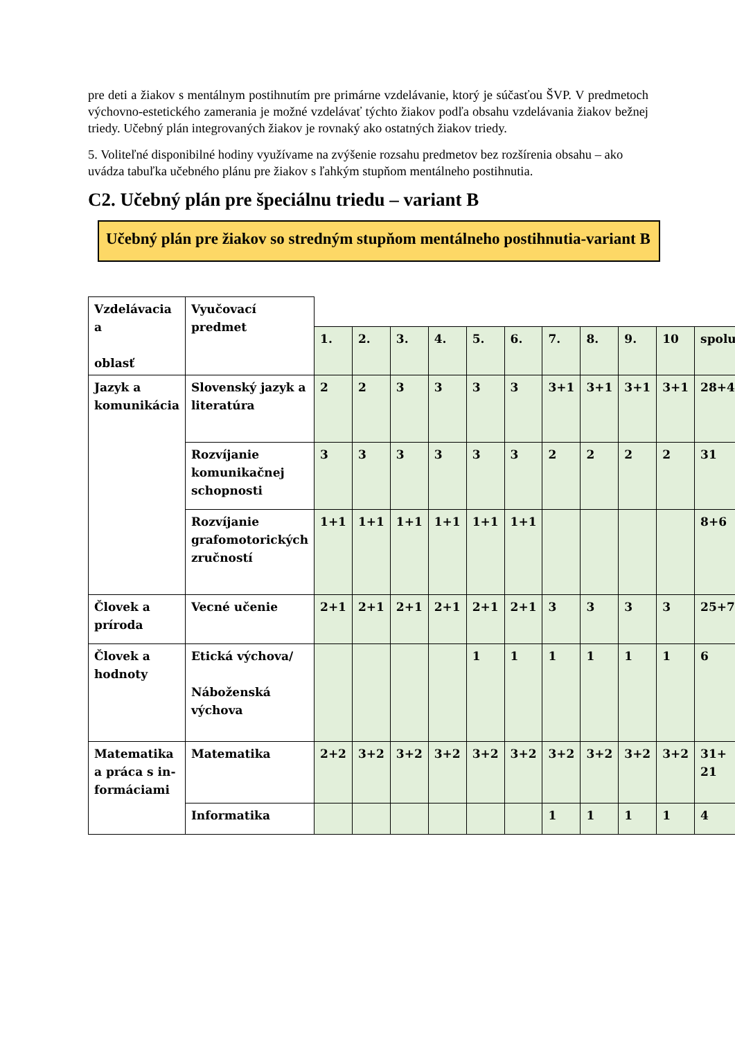pre deti a žiakov s mentálnym postihnutím pre primárne vzdelávanie, ktorý je súčasťou ŠVP. V predmetoch výchovno-estetického zamerania je možné vzdelávať týchto žiakov podľa obsahu vzdelávania žiakov bežnej triedy. Učebný plán integrovaných žiakov je rovnaký ako ostatných žiakov triedy.
5. Voliteľné disponibilné hodiny využívame na zvýšenie rozsahu predmetov bez rozšírenia obsahu – ako uvádza tabuľka učebného plánu pre žiakov s ľahkým stupňom mentálneho postihnutia.
C2. Učebný plán pre špeciálnu triedu – variant B
Učebný plán pre žiakov so stredným stupňom mentálneho postihnutia-variant B
| Vzdelávacia a oblasť | Vyučovací predmet | | | | | | | | | | | |
| | | 1. | 2. | 3. | 4. | 5. | 6. | 7. | 8. | 9. | 10 | spolu |
| Jazyk a komunikácia | Slovenský jazyk a literatúra | 2 | 2 | 3 | 3 | 3 | 3 | 3+1 | 3+1 | 3+1 | 3+1 | 28+4 |
| | Rozvíjanie komunikačnej schopnosti | 3 | 3 | 3 | 3 | 3 | 3 | 2 | 2 | 2 | 2 | 31 |
| | Rozvíjanie grafomotorických zručností | 1+1 | 1+1 | 1+1 | 1+1 | 1+1 | 1+1 | | | | | 8+6 |
| Človek a príroda | Vecné učenie | 2+1 | 2+1 | 2+1 | 2+1 | 2+1 | 2+1 | 3 | 3 | 3 | 3 | 25+7 |
| Človek a hodnoty | Etická výchova/ Náboženská výchova | | | | | 1 | 1 | 1 | 1 | 1 | 1 | 6 |
| Matematika a práca s in-formáciami | Matematika | 2+2 | 3+2 | 3+2 | 3+2 | 3+2 | 3+2 | 3+2 | 3+2 | 3+2 | 3+2 | 31+ 21 |
| | Informatika | | | | | | | 1 | 1 | 1 | 1 | 4 |